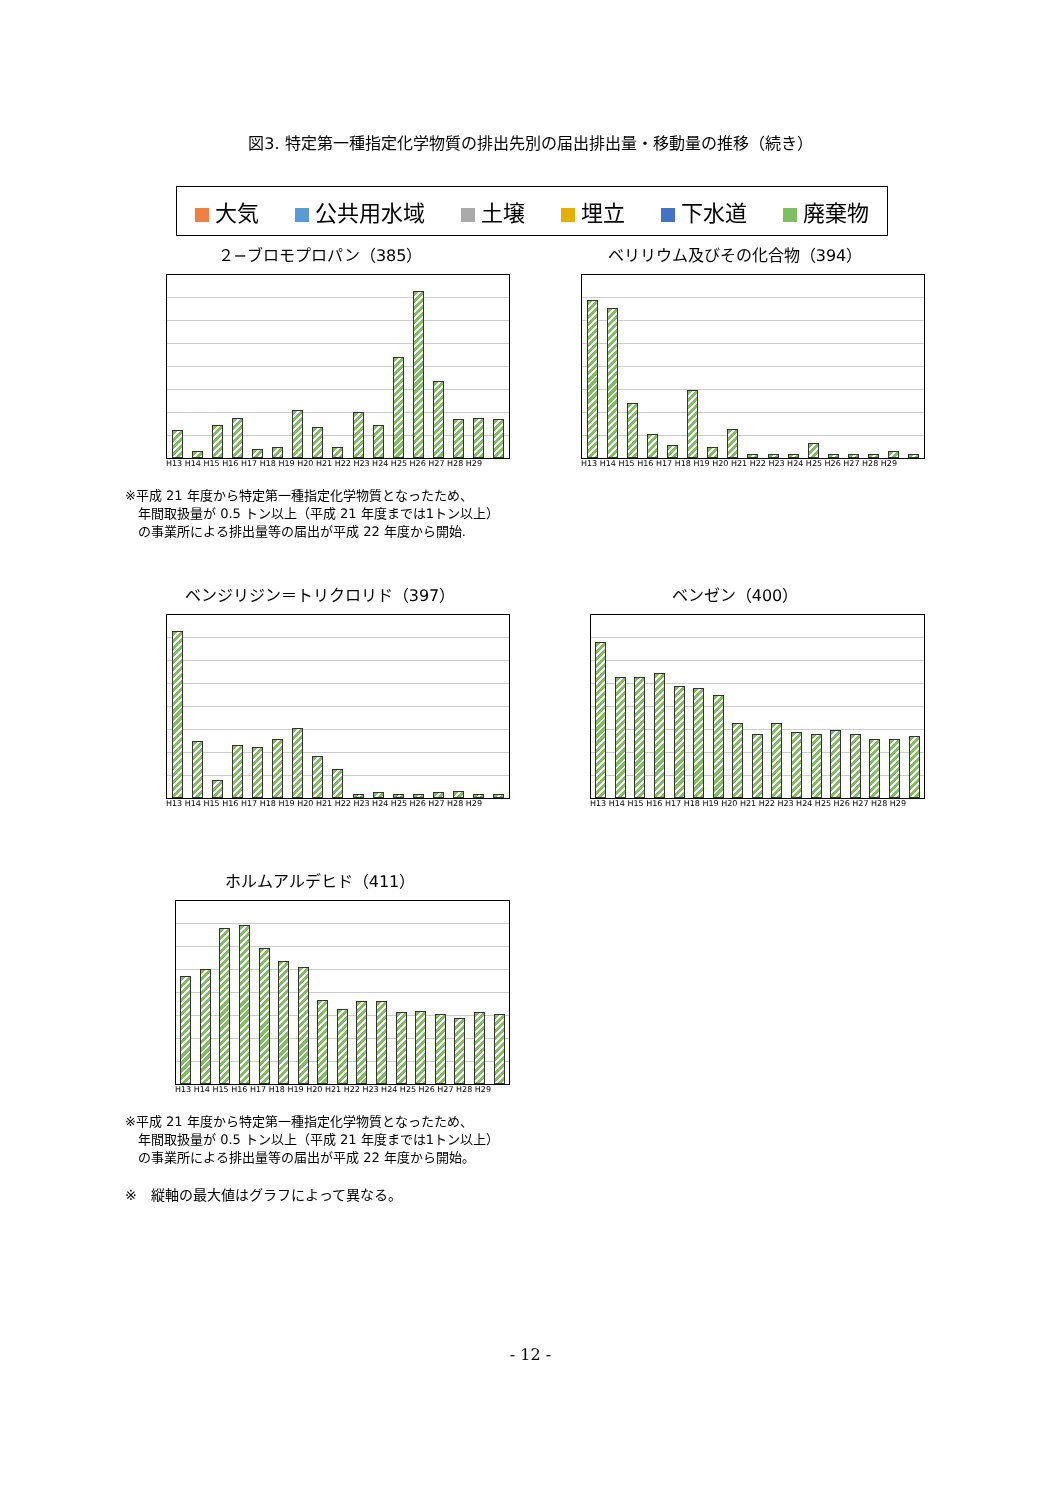図3. 特定第一種指定化学物質の排出先別の届出排出量・移動量の推移（続き）
大気 公共用水域 土壌 埋立 下水道 廃棄物
２−ブロモプロパン（385）
H13 H14 H15 H16 H17 H18 H19 H20 H21 H22 H23 H24 H25 H26 H27 H28 H29
ベリリウム及びその化合物（394）
H13 H14 H15 H16 H17 H18 H19 H20 H21 H22 H23 H24 H25 H26 H27 H28 H29
※平成 21 年度から特定第一種指定化学物質となったため、
　年間取扱量が 0.5 トン以上（平成 21 年度までは1トン以上）
　の事業所による排出量等の届出が平成 22 年度から開始.
ベンジリジン＝トリクロリド（397）
H13 H14 H15 H16 H17 H18 H19 H20 H21 H22 H23 H24 H25 H26 H27 H28 H29
ベンゼン（400）
H13 H14 H15 H16 H17 H18 H19 H20 H21 H22 H23 H24 H25 H26 H27 H28 H29
ホルムアルデヒド（411）
H13 H14 H15 H16 H17 H18 H19 H20 H21 H22 H23 H24 H25 H26 H27 H28 H29
※平成 21 年度から特定第一種指定化学物質となったため、
　年間取扱量が 0.5 トン以上（平成 21 年度までは1トン以上）
　の事業所による排出量等の届出が平成 22 年度から開始。
※　縦軸の最大値はグラフによって異なる。
- 12 -